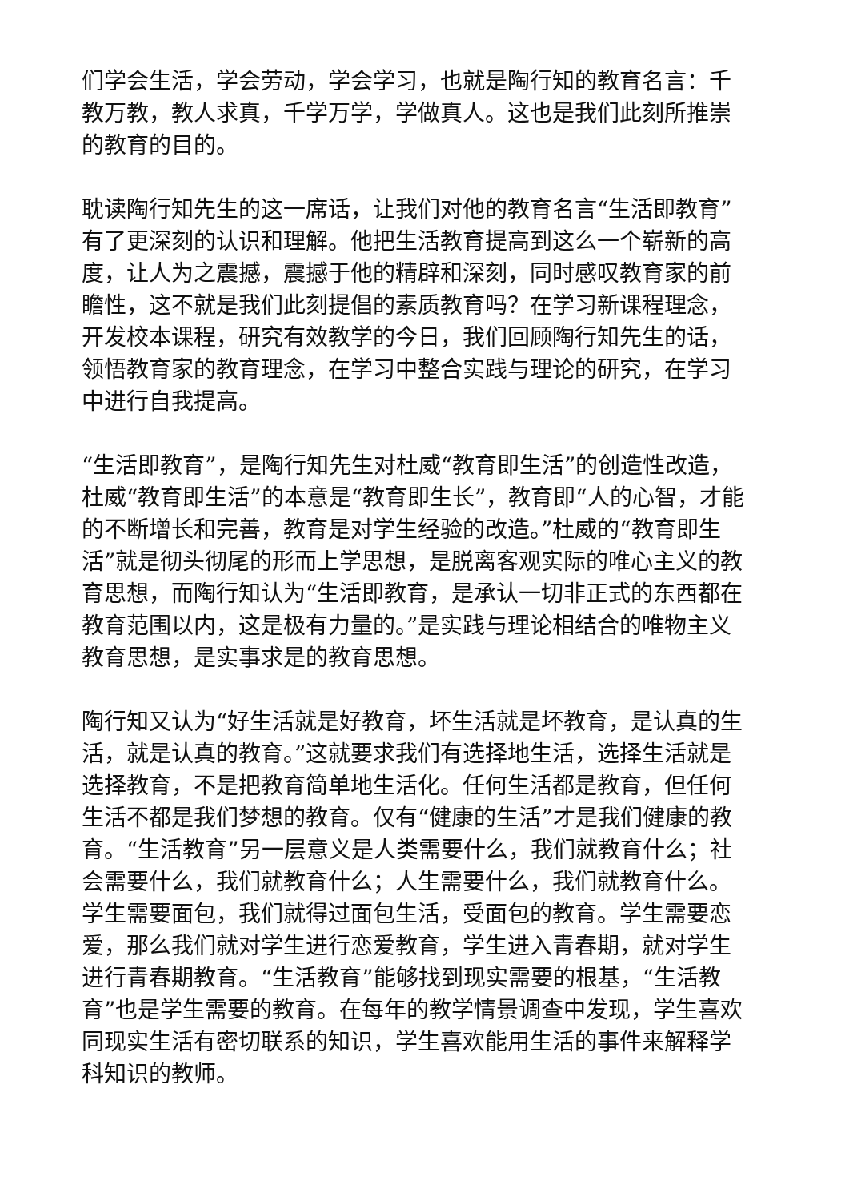们学会生活，学会劳动，学会学习，也就是陶行知的教育名言：千教万教，教人求真，千学万学，学做真人。这也是我们此刻所推崇的教育的目的。
耽读陶行知先生的这一席话，让我们对他的教育名言“生活即教育”有了更深刻的认识和理解。他把生活教育提高到这么一个崭新的高度，让人为之震撼，震撼于他的精辟和深刻，同时感叹教育家的前瞻性，这不就是我们此刻提倡的素质教育吗？在学习新课程理念，开发校本课程，研究有效教学的今日，我们回顾陶行知先生的话，领悟教育家的教育理念，在学习中整合实践与理论的研究，在学习中进行自我提高。
“生活即教育”，是陶行知先生对杜威“教育即生活”的创造性改造，杜威“教育即生活”的本意是“教育即生长”，教育即“人的心智，才能的不断增长和完善，教育是对学生经验的改造。”杜威的“教育即生活”就是彻头彻尾的形而上学思想，是脱离客观实际的唯心主义的教育思想，而陶行知认为“生活即教育，是承认一切非正式的东西都在教育范围以内，这是极有力量的。”是实践与理论相结合的唯物主义教育思想，是实事求是的教育思想。
陶行知又认为“好生活就是好教育，坏生活就是坏教育，是认真的生活，就是认真的教育。”这就要求我们有选择地生活，选择生活就是选择教育，不是把教育简单地生活化。任何生活都是教育，但任何生活不都是我们梦想的教育。仅有“健康的生活”才是我们健康的教育。“生活教育”另一层意义是人类需要什么，我们就教育什么；社会需要什么，我们就教育什么；人生需要什么，我们就教育什么。学生需要面包，我们就得过面包生活，受面包的教育。学生需要恋爱，那么我们就对学生进行恋爱教育，学生进入青春期，就对学生进行青春期教育。“生活教育”能够找到现实需要的根基，“生活教育”也是学生需要的教育。在每年的教学情景调查中发现，学生喜欢同现实生活有密切联系的知识，学生喜欢能用生活的事件来解释学科知识的教师。